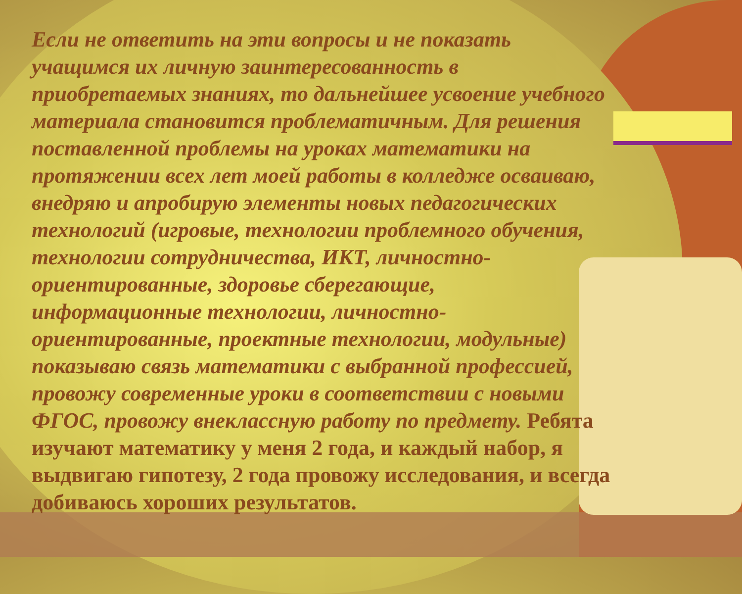Если не ответить на эти вопросы и не показать учащимся их личную заинтересованность в приобретаемых знаниях, то дальнейшее усвоение учебного материала становится проблематичным. Для решения поставленной проблемы на уроках математики на протяжении всех лет моей работы в колледже осваиваю, внедряю и апробирую элементы новых педагогических технологий (игровые, технологии проблемного обучения, технологии сотрудничества, ИКТ, личностно-ориентированные, здоровье сберегающие, информационные технологии, личностно-ориентированные, проектные технологии, модульные) показываю связь математики с выбранной профессией, провожу современные уроки в соответствии с новыми ФГОС, провожу внеклассную работу по предмету. Ребята изучают математику у меня 2 года, и каждый набор, я выдвигаю гипотезу, 2 года провожу исследования, и всегда добиваюсь хороших результатов.